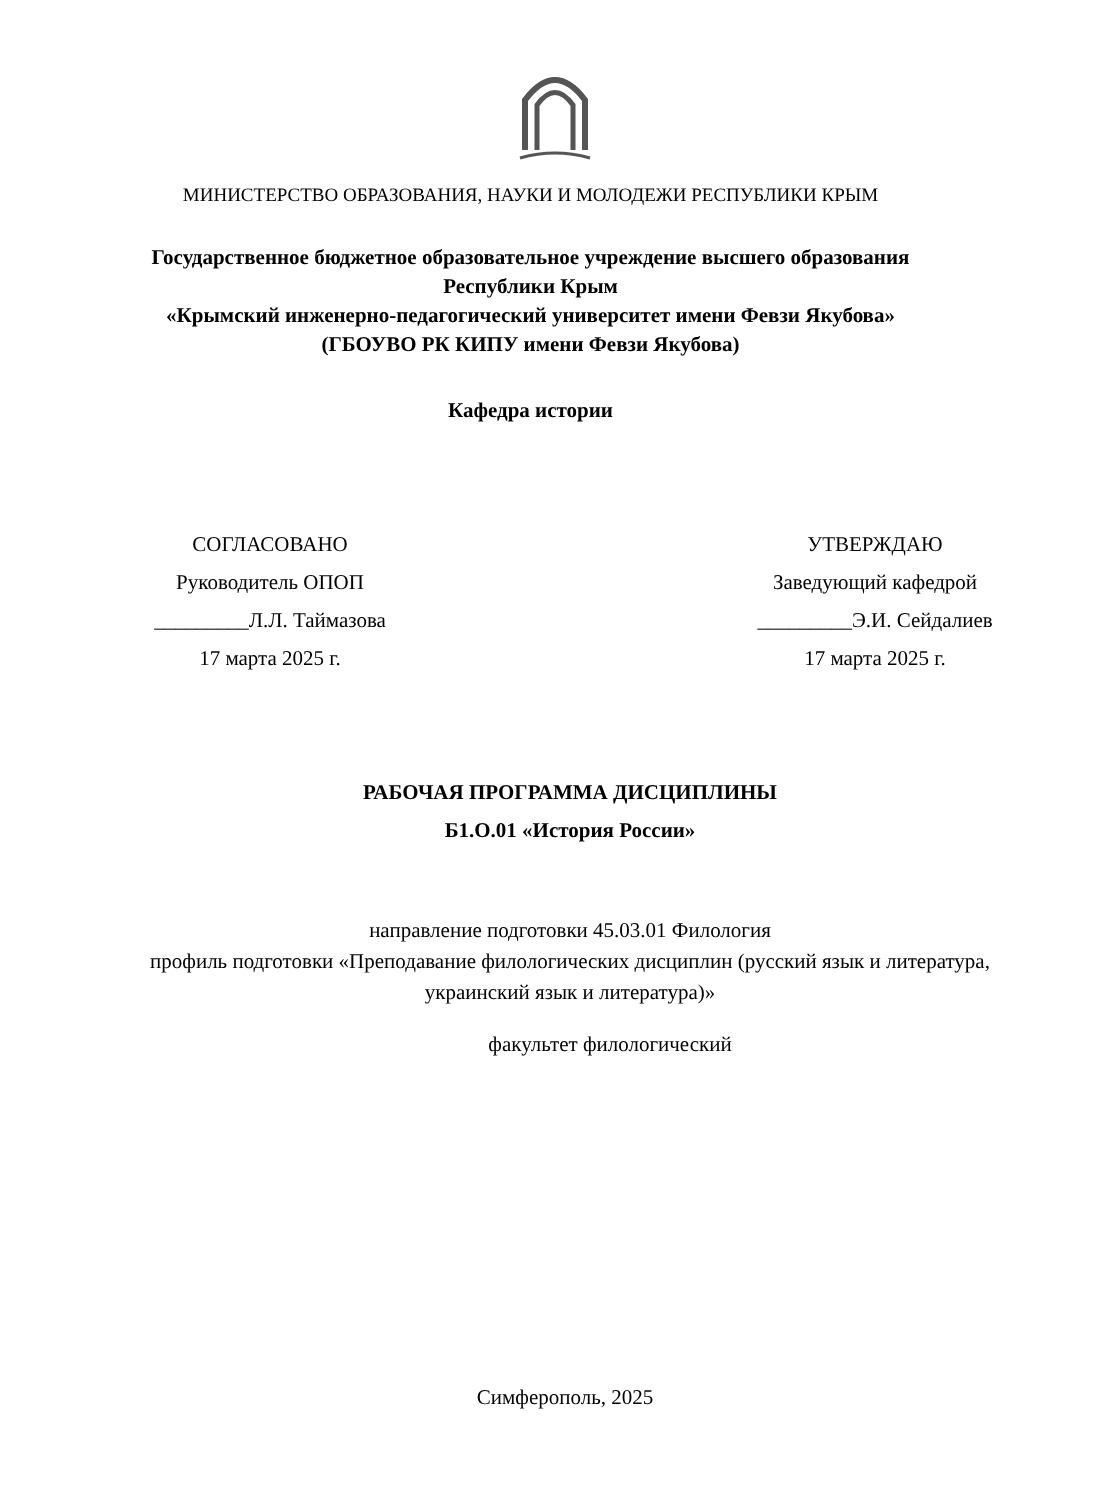МИНИСТЕРСТВО ОБРАЗОВАНИЯ, НАУКИ И МОЛОДЕЖИ РЕСПУБЛИКИ КРЫМ
Государственное бюджетное образовательное учреждение высшего образования
Республики Крым
«Крымский инженерно-педагогический университет имени Февзи Якубова»
(ГБОУВО РК КИПУ имени Февзи Якубова)
Кафедра истории
СОГЛАСОВАНО
Руководитель ОПОП
_________Л.Л. Таймазова
17 марта 2025 г.
УТВЕРЖДАЮ
Заведующий кафедрой
_________Э.И. Сейдалиев
17 марта 2025 г.
РАБОЧАЯ ПРОГРАММА ДИСЦИПЛИНЫ
Б1.О.01 «История России»
направление подготовки 45.03.01 Филология
профиль подготовки «Преподавание филологических дисциплин (русский язык и литература, украинский язык и литература)»
факультет филологический
Симферополь, 2025